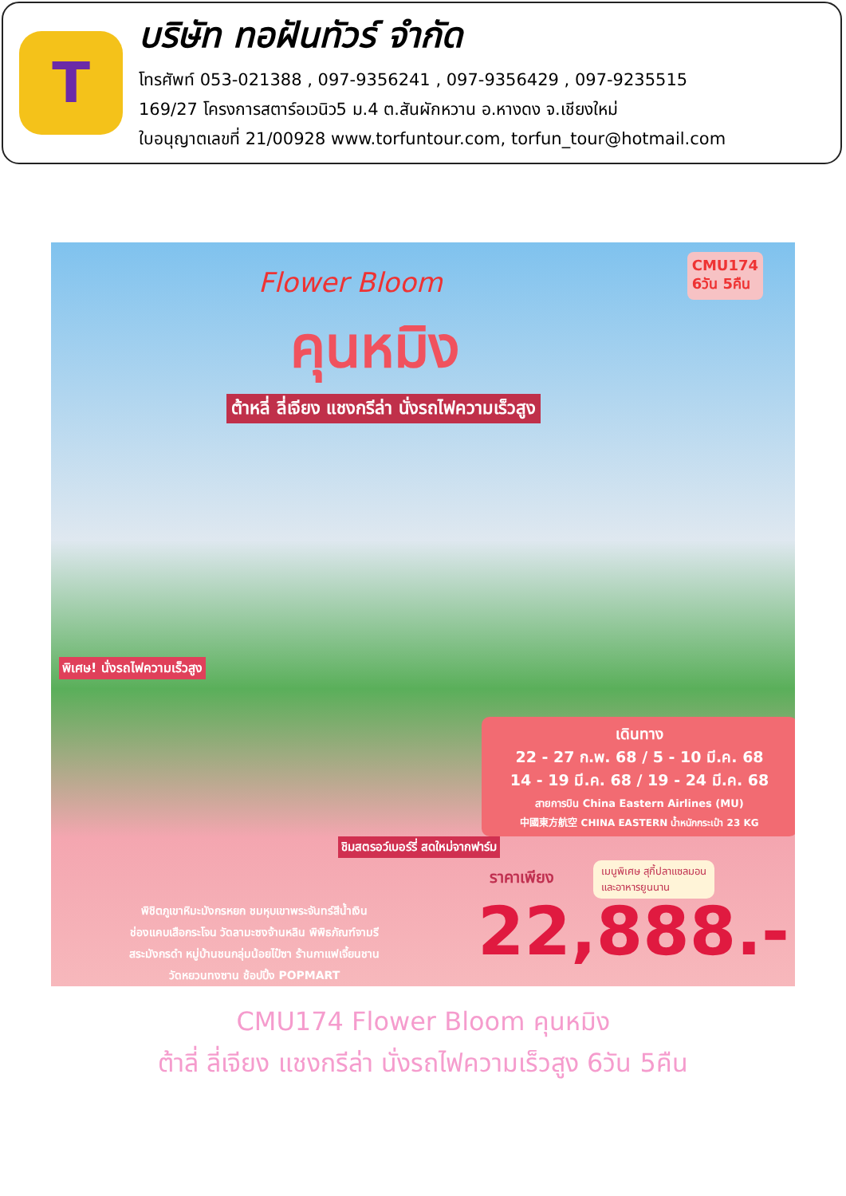T
บริษัท ทอฝันทัวร์ จำกัด
โทรศัพท์ 053-021388 , 097-9356241 , 097-9356429 , 097-9235515
169/27 โครงการสตาร์อเวนิว5 ม.4 ต.สันผักหวาน อ.หางดง จ.เชียงใหม่
ใบอนุญาตเลขที่ 21/00928 www.torfuntour.com, torfun_tour@hotmail.com
CMU174
6วัน 5คืน
Flower Bloom
คุนหมิง
ต้าหลี่ ลี่เจียง แชงกรีล่า นั่งรถไฟความเร็วสูง
พิเศษ! นั่งรถไฟความเร็วสูง
ชิมสตรอว์เบอร์รี่ สดใหม่จากฟาร์ม
เดินทาง
22 - 27 ก.พ. 68 / 5 - 10 มี.ค. 68
14 - 19 มี.ค. 68 / 19 - 24 มี.ค. 68
สายการบิน China Eastern Airlines (MU)
中國東方航空 CHINA EASTERN น้ำหนักกระเป๋า 23 KG
ราคาเพียง
เมนูพิเศษ สุกี้ปลาแซลมอน
และอาหารยูนนาน
22,888.-
พิชิตภูเขาหิมะมังกรหยก ชมหุบเขาพระจันทร์สีน้ำเงิน
ช่องแคบเสือกระโจน วัดลามะซงจ้านหลิน พิพิธภัณฑ์จามรี
สระมังกรดำ หมู่บ้านชนกลุ่มน้อยไป๋ซา ร้านกาแฟเจี้ยนชาน
วัดหยวนทงซาน ช้อปปิ้ง POPMART
CMU174 Flower Bloom คุนหมิง
ต้าลี่ ลี่เจียง แชงกรีล่า นั่งรถไฟความเร็วสูง 6วัน 5คืน